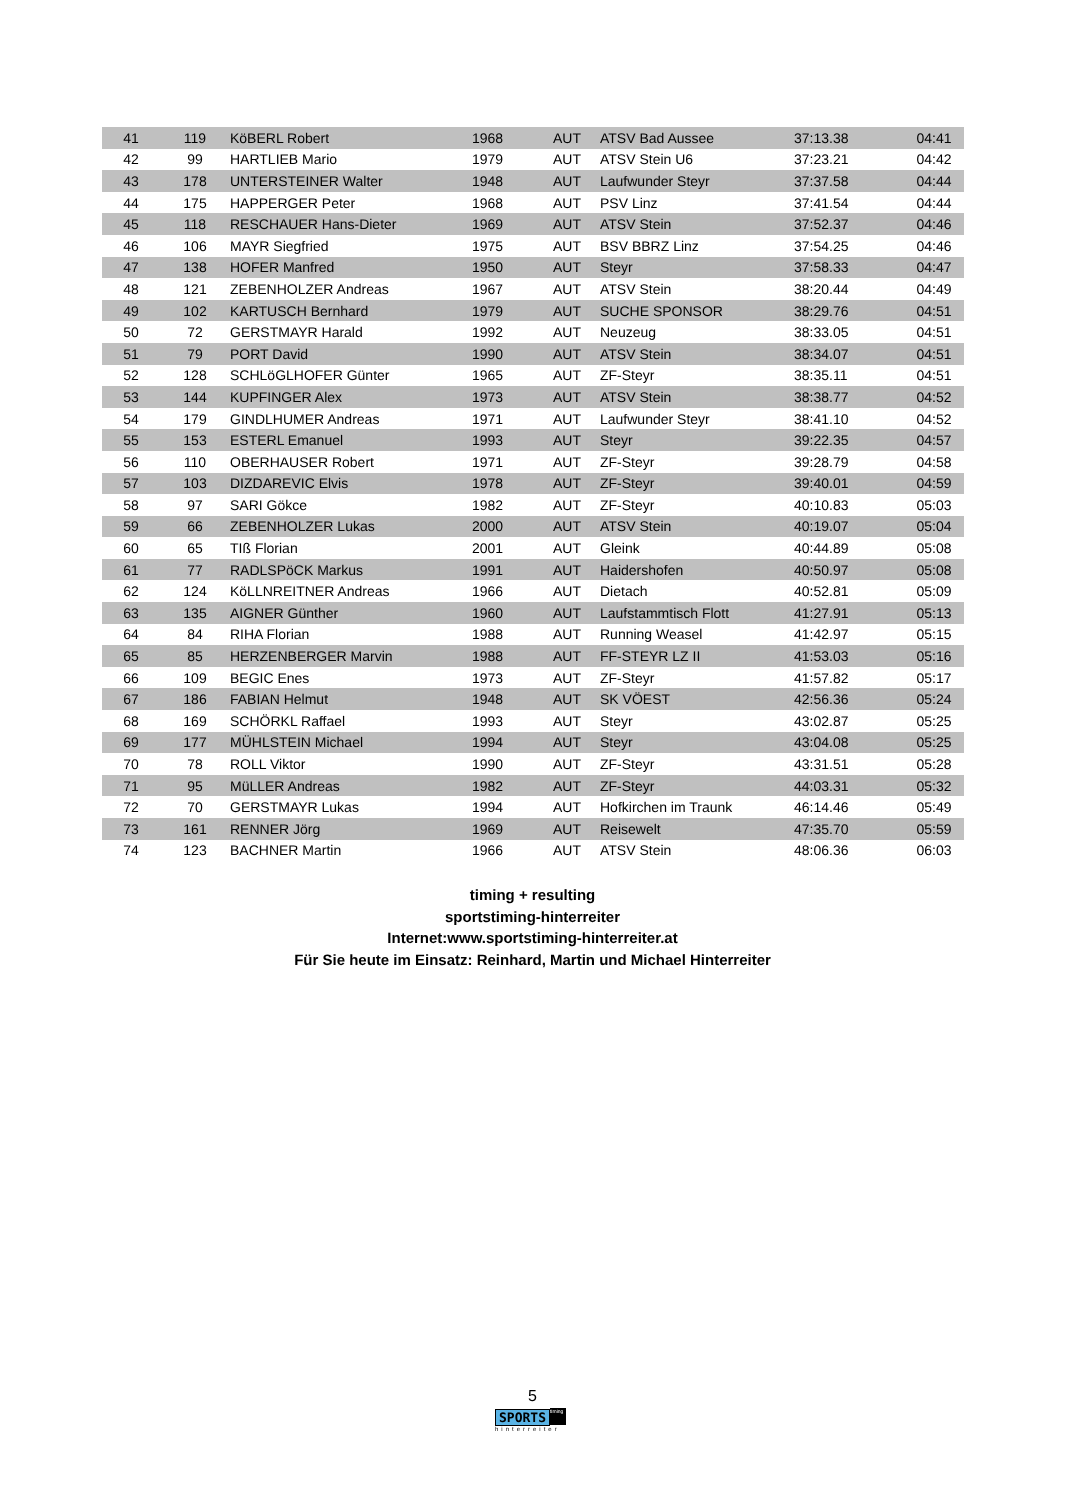| 41 | 119 | KöBERL Robert | 1968 | AUT | ATSV Bad Aussee | 37:13.38 | 04:41 |
| 42 | 99 | HARTLIEB Mario | 1979 | AUT | ATSV Stein U6 | 37:23.21 | 04:42 |
| 43 | 178 | UNTERSTEINER Walter | 1948 | AUT | Laufwunder Steyr | 37:37.58 | 04:44 |
| 44 | 175 | HAPPERGER Peter | 1968 | AUT | PSV Linz | 37:41.54 | 04:44 |
| 45 | 118 | RESCHAUER Hans-Dieter | 1969 | AUT | ATSV Stein | 37:52.37 | 04:46 |
| 46 | 106 | MAYR Siegfried | 1975 | AUT | BSV BBRZ Linz | 37:54.25 | 04:46 |
| 47 | 138 | HOFER Manfred | 1950 | AUT | Steyr | 37:58.33 | 04:47 |
| 48 | 121 | ZEBENHOLZER Andreas | 1967 | AUT | ATSV Stein | 38:20.44 | 04:49 |
| 49 | 102 | KARTUSCH Bernhard | 1979 | AUT | SUCHE SPONSOR | 38:29.76 | 04:51 |
| 50 | 72 | GERSTMAYR Harald | 1992 | AUT | Neuzeug | 38:33.05 | 04:51 |
| 51 | 79 | PORT David | 1990 | AUT | ATSV Stein | 38:34.07 | 04:51 |
| 52 | 128 | SCHLöGLHOFER Günter | 1965 | AUT | ZF-Steyr | 38:35.11 | 04:51 |
| 53 | 144 | KUPFINGER Alex | 1973 | AUT | ATSV Stein | 38:38.77 | 04:52 |
| 54 | 179 | GINDLHUMER Andreas | 1971 | AUT | Laufwunder Steyr | 38:41.10 | 04:52 |
| 55 | 153 | ESTERL Emanuel | 1993 | AUT | Steyr | 39:22.35 | 04:57 |
| 56 | 110 | OBERHAUSER Robert | 1971 | AUT | ZF-Steyr | 39:28.79 | 04:58 |
| 57 | 103 | DIZDAREVIC Elvis | 1978 | AUT | ZF-Steyr | 39:40.01 | 04:59 |
| 58 | 97 | SARI Gökce | 1982 | AUT | ZF-Steyr | 40:10.83 | 05:03 |
| 59 | 66 | ZEBENHOLZER Lukas | 2000 | AUT | ATSV Stein | 40:19.07 | 05:04 |
| 60 | 65 | TIß Florian | 2001 | AUT | Gleink | 40:44.89 | 05:08 |
| 61 | 77 | RADLSPöCK Markus | 1991 | AUT | Haidershofen | 40:50.97 | 05:08 |
| 62 | 124 | KöLLNREITNER Andreas | 1966 | AUT | Dietach | 40:52.81 | 05:09 |
| 63 | 135 | AIGNER Günther | 1960 | AUT | Laufstammtisch Flott | 41:27.91 | 05:13 |
| 64 | 84 | RIHA Florian | 1988 | AUT | Running Weasel | 41:42.97 | 05:15 |
| 65 | 85 | HERZENBERGER Marvin | 1988 | AUT | FF-STEYR LZ II | 41:53.03 | 05:16 |
| 66 | 109 | BEGIC Enes | 1973 | AUT | ZF-Steyr | 41:57.82 | 05:17 |
| 67 | 186 | FABIAN Helmut | 1948 | AUT | SK VÖEST | 42:56.36 | 05:24 |
| 68 | 169 | SCHÖRKL Raffael | 1993 | AUT | Steyr | 43:02.87 | 05:25 |
| 69 | 177 | MÜHLSTEIN Michael | 1994 | AUT | Steyr | 43:04.08 | 05:25 |
| 70 | 78 | ROLL Viktor | 1990 | AUT | ZF-Steyr | 43:31.51 | 05:28 |
| 71 | 95 | MüLLER Andreas | 1982 | AUT | ZF-Steyr | 44:03.31 | 05:32 |
| 72 | 70 | GERSTMAYR Lukas | 1994 | AUT | Hofkirchen im Traunk | 46:14.46 | 05:49 |
| 73 | 161 | RENNER Jörg | 1969 | AUT | Reisewelt | 47:35.70 | 05:59 |
| 74 | 123 | BACHNER Martin | 1966 | AUT | ATSV Stein | 48:06.36 | 06:03 |
timing + resulting
sportstiming-hinterreiter
Internet:www.sportstiming-hinterreiter.at
Für Sie heute im Einsatz: Reinhard, Martin und Michael Hinterreiter
5
SPORTS timing
hinterreiter